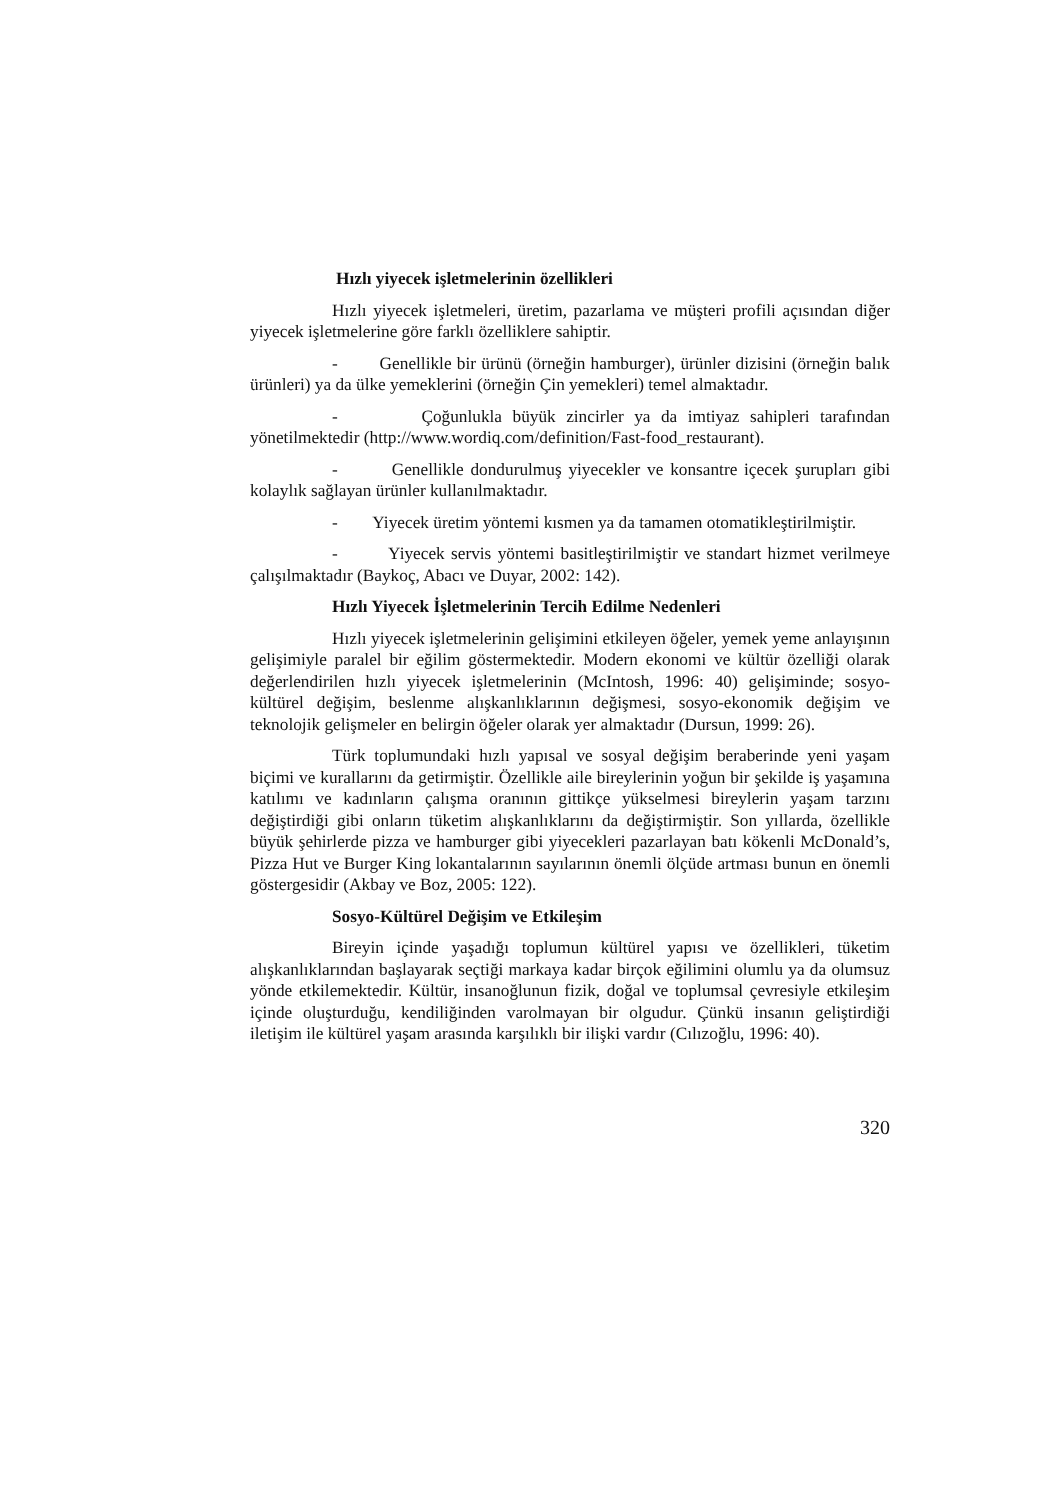Hızlı yiyecek işletmelerinin özellikleri
Hızlı yiyecek işletmeleri, üretim, pazarlama ve müşteri profili açısından diğer yiyecek işletmelerine göre farklı özelliklere sahiptir.
- Genellikle bir ürünü (örneğin hamburger), ürünler dizisini (örneğin balık ürünleri) ya da ülke yemeklerini (örneğin Çin yemekleri) temel almaktadır.
- Çoğunlukla büyük zincirler ya da imtiyaz sahipleri tarafından yönetilmektedir (http://www.wordiq.com/definition/Fast-food_restaurant).
- Genellikle dondurulmuş yiyecekler ve konsantre içecek şurupları gibi kolaylık sağlayan ürünler kullanılmaktadır.
- Yiyecek üretim yöntemi kısmen ya da tamamen otomatikleştirilmiştir.
- Yiyecek servis yöntemi basitleştirilmiştir ve standart hizmet verilmeye çalışılmaktadır (Baykoç, Abacı ve Duyar, 2002: 142).
Hızlı Yiyecek İşletmelerinin Tercih Edilme Nedenleri
Hızlı yiyecek işletmelerinin gelişimini etkileyen öğeler, yemek yeme anlayışının gelişimiyle paralel bir eğilim göstermektedir. Modern ekonomi ve kültür özelliği olarak değerlendirilen hızlı yiyecek işletmelerinin (McIntosh, 1996: 40) gelişiminde; sosyo-kültürel değişim, beslenme alışkanlıklarının değişmesi, sosyo-ekonomik değişim ve teknolojik gelişmeler en belirgin öğeler olarak yer almaktadır (Dursun, 1999: 26).
Türk toplumundaki hızlı yapısal ve sosyal değişim beraberinde yeni yaşam biçimi ve kurallarını da getirmiştir. Özellikle aile bireylerinin yoğun bir şekilde iş yaşamına katılımı ve kadınların çalışma oranının gittikçe yükselmesi bireylerin yaşam tarzını değiştirdiği gibi onların tüketim alışkanlıklarını da değiştirmiştir. Son yıllarda, özellikle büyük şehirlerde pizza ve hamburger gibi yiyecekleri pazarlayan batı kökenli McDonald’s, Pizza Hut ve Burger King lokantalarının sayılarının önemli ölçüde artması bunun en önemli göstergesidir (Akbay ve Boz, 2005: 122).
Sosyo-Kültürel Değişim ve Etkileşim
Bireyin içinde yaşadığı toplumun kültürel yapısı ve özellikleri, tüketim alışkanlıklarından başlayarak seçtiği markaya kadar birçok eğilimini olumlu ya da olumsuz yönde etkilemektedir. Kültür, insanoğlunun fizik, doğal ve toplumsal çevresiyle etkileşim içinde oluşturduğu, kendiliğinden varolmayan bir olgudur. Çünkü insanın geliştirdiği iletişim ile kültürel yaşam arasında karşılıklı bir ilişki vardır (Cılızoğlu, 1996: 40).
320